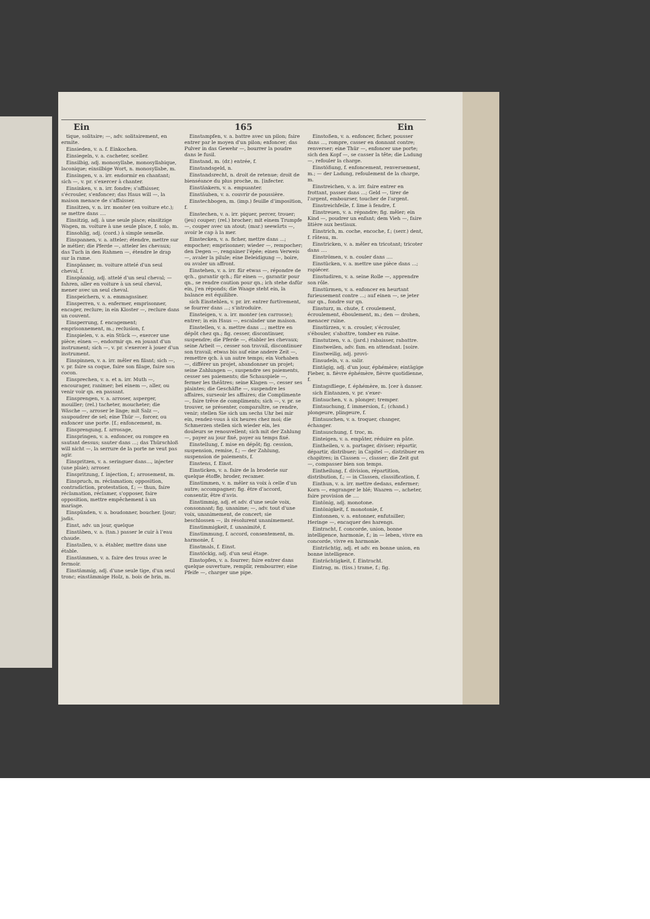Ein 165 Ein
tique, solitaire; —, adv. solitairement, en ermite.
Einsieden, v. a. f. Einkochen.
Einsiegeln, v. a. cacheter, sceller.
Einsilbig, adj. monosyllabe, monosyllabique, laconique; einsilbige Wort, n. monosyllabe, m.
Einsingen, v. a. irr. endormir en chantant; sich —, v. pr. s'exercer à chanter.
Einsinken, v. n. irr. fondre; s'affaisser, s'écrouler, s'enfoncer; das Haus will —, la maison menace de s'affaisser.
Einsitzen, v. n. irr. monter (en voiture etc.); se mettre dans ....
Einsitzig, adj. à une seule place; einsitzige Wagen, m. voiture à une seule place, f. solo, m.
Einsohlig, adj. (cord.) à simple semelle.
Einspannen, v. a. atteler; étendre, mettre sur le métier; die Pferde —, atteler les chevaux; das Tuch in den Rahmen —, étendre le drap sur la rame.
Einspänner, m. voiture attelé d'un seul cheval, f.
Einspännig, adj. attelé d'un seul cheval; — fahren, aller en voiture à un seul cheval, mener avec un seul cheval.
Einspeichern, v. a. emmagasiner.
Einsperren, v. a. enfermer, emprisonner, encager, reclure; in ein Kloster —, reclure dans un couvent.
Einsperrung, f. encagement; emprisonnement, m.; reclusion, f.
Einspielen, v. a. ein Stück —, exercer une pièce; einen —, endormir qn. en jouant d'un instrument; sich —, v. pr. s'exercer à jouer d'un instrument.
Einspinnen, v. a. irr. mêler en filant; sich —, v. pr. faire sa coque, faire son filage, faire son cocon.
Einsprechen, v. a. et n. irr. Muth —, encourager, ranimer; bei einem —, aller, ou venir voir qn. en passant.
Einsprengen, v. a. arroser, asperger, mouiller; (rel.) tacheter, moucheter; die Wäsche —, arroser le linge; mit Salz —, saupoudrer de sel; eine Thür —, forcer, ou enfoncer une porte. [f.; enfoncement, m.
Einsprengung, f. arrosage,
Einspringen, v. a. enfoncer, ou rompre en sautant dessus; sauter dans ...; das Thürschloß will nicht —, la serrure de la porte ne veut pas agir.
Einspritzen, v. a. seringuer dans..., injecter (une plaie); arroser.
Einspritzung, f. injection, f.; arrosement, m.
Einspruch, m. réclamation; opposition, contradiction, protestation, f.; — thun, faire réclamation, réclamer, s'opposer, faire opposition, mettre empêchement à un mariage.
Einspünden, v. a. boudonner, boucher. [jour; jadis.
Einst, adv. un jour, quelque
Einstäben, v. a. (tan.) passer le cuir à l'eau chaude.
Einstallen, v. a. établer, mettre dans une étable.
Einstämmen, v. a. faire des trous avec le fermoir.
Einstämmig, adj. d'une seule tige, d'un seul tronc; einstämmige Holz, n. bois de brin, m.
Einstampfen, v. a. battre avec un pilon; faire entrer par le moyen d'un pilon; enfoncer; das Pulver in das Gewehr —, bourrer la poudre dans le fusil.
Einstand, m. (dr.) entrée, f.
Einstandsgeld, n.
Einstandsrecht, n. droit de retenue; droit de bienséance du plus proche, m. [infecter.
Einstänkern, v. a. empuanter.
Einstäuben, v. a. couvrir de poussière.
Einstechbogen, m. (imp.) feuille d'imposition, f.
Einstechen, v. a. irr. piquer, percer, trouer; (jeu) couper; (rel.) brocher; mit einem Trumpfe —, couper avec un atout; (mar.) seewärts —, avoir le cap à la mer.
Einstecken, v. a. ficher, mettre dans ...; empocher; emprisonner; wieder —, rempocher; den Degen —, rengainer l'épée; einen Verweis —, avaler la pilule; eine Beleidigung —, boire, ou avaler un affront.
Einstehen, v. a. irr. für etwas —, répondre de qch., garantir qch.; für einen —, garantir pour qn., se rendre caution pour qn.; ich stehe dafür ein, j'en réponds; die Waage steht ein, la balance est équilibre.
sich Einstehlen, v. pr. irr. entrer furtivement, se fourrer dans ...; s'introduire.
Einsteigen, v. a. irr. monter (en carrosse); entrer; in ein Haus —, escalader une maison.
Einstellen, v. a. mettre dans ...; mettre en dépôt chez qn.; fig. cesser, discontinuer, suspendre; die Pferde —, établer les chevaux; seine Arbeit —, cesser son travail, discontinuer son travail; etwas bis auf eine andere Zeit —, remettre qch. à un autre temps; ein Vorhaben —, différer un projet, abandonner un projet; seine Zahlungen —, suspendre ses paiements, cesser ses paiements; die Schauspiele —, fermer les théâtres; seine Klagen —, cesser ses plaintes; die Geschäfte —, suspendre les affaires, surseoir les affaires; die Complimente —, faire trêve de compliments; sich —, v. pr. se trouver, se présenter, comparaître, se rendre, venir; stellen Sie sich um sechs Uhr bei mir ein, rendez-vous à six heures chez moi; die Schmerzen stellen sich wieder ein, les douleurs se renouvellent; sich mit der Zahlung —, payer au jour fixé, payer au temps fixé.
Einstellung, f. mise en dépôt; fig. cession, suspension, remise, f.; — der Zahlung, suspension de paiements, f.
Einstens, f. Einst.
Einsticken, v. a. faire de la broderie sur quelque étoffe, broder, recamer.
Einstimmen, v. n. mêler sa voix à celle d'un autre; accompagner; fig. être d'accord, consentir, être d'avis.
Einstimmig, adj. et adv. d'une seule voix, consonnant; fig. unanime; —, adv. tout d'une voix, unanimement, de concert; sie beschlossen —, ils résolurent unanimement.
Einstimmigkeit, f. unanimité, f.
Einstimmung, f. accord, consentement, m. harmonie, f.
Einstmals, f. Einst.
Einstöckig, adj. d'un seul étage.
Einstopfen, v. a. fourrer; faire entrer dans quelque ouverture, remplir, rembourrer; eine Pfeife —, charger une pipe.
Einstoßen, v. a. enfoncer, ficher, pousser dans ..., rompre, casser en donnant contre; renverser; eine Thür —, enfoncer une porte; sich den Kopf —, se casser la tête; die Ladung —, refouler la charge.
Einstößung, f. enfoncement, renversement, m.; — der Ladung, refoulement de la charge, m.
Einstreichen, v. a. irr. faire entrer en frottant, passer dans ...; Geld —, tirer de l'argent, embourser, toucher de l'argent.
Einstreichfeile, f. lime à fendre, f.
Einstreuen, v. a. répandre; fig. mêler; ein Kind —, poudrer un enfant; dem Vieh —, faire litière aux bestiaux.
Einstrich, m. coche, encoche, f.; (serr.) dent, f. râteau, m.
Einstricken, v. a. mêler en tricotant; tricoter dans ....
Einströmen, v. n. couler dans ....
Einstücken, v. a. mettre une pièce dans ...; rapiécer.
Einstudiren, v. a. seine Rolle —, apprendre son rôle.
Einstürmen, v. a. enfoncer en heurtant furieusement contre ...; auf einen —, se jeter sur qn., fondre sur qn.
Einsturz, m. chute, f. croulement, écroulement, éboulement, m.; den — drohen, menacer ruine.
Einstürzen, v. n. crouler, s'écrouler, s'ébouler, s'abattre, tomber en ruine.
Einstutzen, v. a. (jard.) rabaisser, rabattre.
Einstweilen, adv. fam. en attendant. [soire.
Einstweilig, adj. provi-
Einsudeln, v. a. salir.
Eintägig, adj. d'un jour, éphémère; eintägige Fieber, n. fièvre éphémère, fièvre quotidienne, f.
Eintagsfliege, f. éphémère, m. [cer à danser.
sich Eintanzen, v. pr. s'exer-
Eintauchen, v. a. plonger; tremper.
Eintauchung, f. immersion, f.; (chand.) plongeure, plingeure, f.
Eintauschen, v. a. troquer, changer, échanger.
Eintauschung, f. troc, m.
Einteigen, v. a. empâter, réduire en pâte.
Eintheilen, v. a. partager, diviser; répartir, départir, distribuer; in Capitel —, distribuer en chapitres; in Classen —, classer; die Zeit gut —, compasser bien son temps.
Eintheilung, f. division, répartition, distribution, f.; — in Classen, classification, f.
Einthun, v. a. irr. mettre dedans, enfermer; Korn —, engranger le blé; Waaren —, acheter, faire provision de ....
Eintönig, adj. monotone.
Eintönigkeit, f. monotonie, f.
Eintonnen, v. a. entonner, enfutailler; Heringe —, encaquer des harengs.
Eintracht, f. concorde, union, bonne intelligence, harmonie, f.; in — leben, vivre en concorde, vivre en harmonie.
Einträchtig, adj. et adv. en bonne union, en bonne intelligence.
Einträchtigkeit, f. Eintracht.
Eintrag, m. (tiss.) trame, f.; fig.